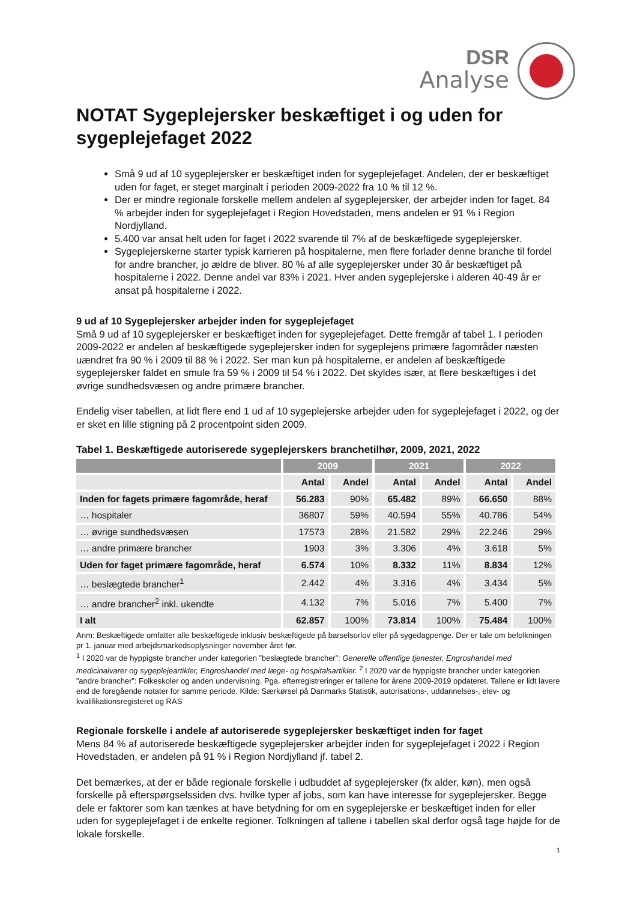DSR
Analyse
NOTAT Sygeplejersker beskæftiget i og uden for sygeplejefaget 2022
Små 9 ud af 10 sygeplejersker er beskæftiget inden for sygeplejefaget. Andelen, der er beskæftiget uden for faget, er steget marginalt i perioden 2009-2022 fra 10 % til 12 %.
Der er mindre regionale forskelle mellem andelen af sygeplejersker, der arbejder inden for faget. 84 % arbejder inden for sygeplejefaget i Region Hovedstaden, mens andelen er 91 % i Region Nordjylland.
5.400 var ansat helt uden for faget i 2022 svarende til 7% af de beskæftigede sygeplejersker.
Sygeplejerskerne starter typisk karrieren på hospitalerne, men flere forlader denne branche til fordel for andre brancher, jo ældre de bliver. 80 % af alle sygeplejersker under 30 år beskæftiget på hospitalerne i 2022. Denne andel var 83% i 2021. Hver anden sygeplejerske i alderen 40-49 år er ansat på hospitalerne i 2022.
9 ud af 10 Sygeplejersker arbejder inden for sygeplejefaget
Små 9 ud af 10 sygeplejersker er beskæftiget inden for sygeplejefaget. Dette fremgår af tabel 1. I perioden 2009-2022 er andelen af beskæftigede sygeplejersker inden for sygeplejens primære fagområder næsten uændret fra 90 % i 2009 til 88 % i 2022. Ser man kun på hospitalerne, er andelen af beskæftigede sygeplejersker faldet en smule fra 59 % i 2009 til 54 % i 2022. Det skyldes især, at flere beskæftiges i det øvrige sundhedsvæsen og andre primære brancher.
Endelig viser tabellen, at lidt flere end 1 ud af 10 sygeplejerske arbejder uden for sygeplejefaget i 2022, og der er sket en lille stigning på 2 procentpoint siden 2009.
Tabel 1. Beskæftigede autoriserede sygeplejerskers branchetilhør, 2009, 2021, 2022
| | 2009 | | 2021 | | 2022 | |
| --- | --- | --- | --- | --- | --- | --- |
| | Antal | Andel | Antal | Andel | Antal | Andel |
| Inden for fagets primære fagområde, heraf | 56.283 | 90% | 65.482 | 89% | 66.650 | 88% |
| … hospitaler | 36807 | 59% | 40.594 | 55% | 40.786 | 54% |
| … øvrige sundhedsvæsen | 17573 | 28% | 21.582 | 29% | 22.246 | 29% |
| … andre primære brancher | 1903 | 3% | 3.306 | 4% | 3.618 | 5% |
| Uden for faget primære fagområde, heraf | 6.574 | 10% | 8.332 | 11% | 8.834 | 12% |
| … beslægtede brancher<sup>1</sup> | 2.442 | 4% | 3.316 | 4% | 3.434 | 5% |
| … andre brancher<sup>2</sup> inkl. ukendte | 4.132 | 7% | 5.016 | 7% | 5.400 | 7% |
| I alt | 62.857 | 100% | 73.814 | 100% | 75.484 | 100% |
Anm: Beskæftigede omfatter alle beskæftigede inklusiv beskæftigede på barselsorlov eller på sygedagpenge. Der er tale om befolkningen pr 1. januar med arbejdsmarkedsoplysninger november året før.
<sup>1</sup> I 2020 var de hyppigste brancher under kategorien ”beslægtede brancher”: Generelle offentlige tjenester, Engroshandel med medicinalvarer og sygeplejeartikler, Engroshandel med læge- og hospitalsartikler. <sup>2</sup> I 2020 var de hyppigste brancher under kategorien ”andre brancher”: Folkeskoler og anden undervisning. Pga. efterregistreringer er tallene for årene 2009-2019 opdateret. Tallene er lidt lavere end de foregående notater for samme periode. Kilde: Særkørsel på Danmarks Statistik, autorisations-, uddannelses-, elev- og kvalifikationsregisteret og RAS
Regionale forskelle i andele af autoriserede sygeplejersker beskæftiget inden for faget
Mens 84 % af autoriserede beskæftigede sygeplejersker arbejder inden for sygeplejefaget i 2022 i Region Hovedstaden, er andelen på 91 % i Region Nordjylland jf. tabel 2.
Det bemærkes, at der er både regionale forskelle i udbuddet af sygeplejersker (fx alder, køn), men også forskelle på efterspørgselssiden dvs. hvilke typer af jobs, som kan have interesse for sygeplejersker. Begge dele er faktorer som kan tænkes at have betydning for om en sygeplejerske er beskæftiget inden for eller uden for sygeplejefaget i de enkelte regioner. Tolkningen af tallene i tabellen skal derfor også tage højde for de lokale forskelle.
1